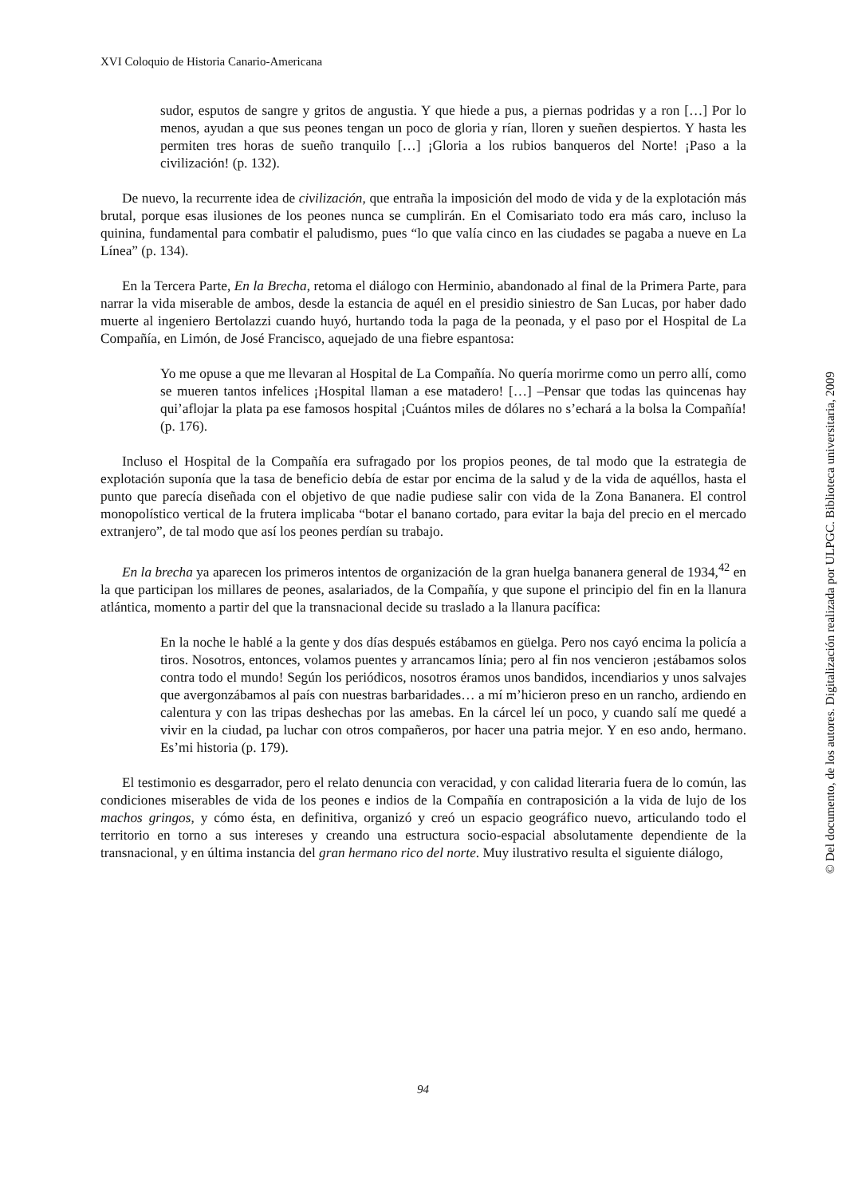XVI Coloquio de Historia Canario-Americana
sudor, esputos de sangre y gritos de angustia. Y que hiede a pus, a piernas podridas y a ron […] Por lo menos, ayudan a que sus peones tengan un poco de gloria y rían, lloren y sueñen despiertos. Y hasta les permiten tres horas de sueño tranquilo […] ¡Gloria a los rubios banqueros del Norte! ¡Paso a la civilización! (p. 132).
De nuevo, la recurrente idea de civilización, que entraña la imposición del modo de vida y de la explotación más brutal, porque esas ilusiones de los peones nunca se cumplirán. En el Comisariato todo era más caro, incluso la quinina, fundamental para combatir el paludismo, pues “lo que valía cinco en las ciudades se pagaba a nueve en La Línea” (p. 134).
En la Tercera Parte, En la Brecha, retoma el diálogo con Herminio, abandonado al final de la Primera Parte, para narrar la vida miserable de ambos, desde la estancia de aquél en el presidio siniestro de San Lucas, por haber dado muerte al ingeniero Bertolazzi cuando huyó, hurtando toda la paga de la peonada, y el paso por el Hospital de La Compañía, en Limón, de José Francisco, aquejado de una fiebre espantosa:
Yo me opuse a que me llevaran al Hospital de La Compañía. No quería morirme como un perro allí, como se mueren tantos infelices ¡Hospital llaman a ese matadero! […] –Pensar que todas las quincenas hay qui’aflojar la plata pa ese famosos hospital ¡Cuántos miles de dólares no s’echará a la bolsa la Compañía! (p. 176).
Incluso el Hospital de la Compañía era sufragado por los propios peones, de tal modo que la estrategia de explotación suponía que la tasa de beneficio debía de estar por encima de la salud y de la vida de aquéllos, hasta el punto que parecía diseñada con el objetivo de que nadie pudiese salir con vida de la Zona Bananera. El control monopolístico vertical de la frutera implicaba “botar el banano cortado, para evitar la baja del precio en el mercado extranjero”, de tal modo que así los peones perdían su trabajo.
En la brecha ya aparecen los primeros intentos de organización de la gran huelga bananera general de 1934,<sup>42</sup> en la que participan los millares de peones, asalariados, de la Compañía, y que supone el principio del fin en la llanura atlántica, momento a partir del que la transnacional decide su traslado a la llanura pacífica:
En la noche le hablé a la gente y dos días después estábamos en güelga. Pero nos cayó encima la policía a tiros. Nosotros, entonces, volamos puentes y arrancamos línia; pero al fin nos vencieron ¡estábamos solos contra todo el mundo! Según los periódicos, nosotros éramos unos bandidos, incendiarios y unos salvajes que avergonzábamos al país con nuestras barbaridades… a mí m’hicieron preso en un rancho, ardiendo en calentura y con las tripas deshechas por las amebas. En la cárcel leí un poco, y cuando salí me quedé a vivir en la ciudad, pa luchar con otros compañeros, por hacer una patria mejor. Y en eso ando, hermano. Es’mi historia (p. 179).
El testimonio es desgarrador, pero el relato denuncia con veracidad, y con calidad literaria fuera de lo común, las condiciones miserables de vida de los peones e indios de la Compañía en contraposición a la vida de lujo de los machos gringos, y cómo ésta, en definitiva, organizó y creó un espacio geográfico nuevo, articulando todo el territorio en torno a sus intereses y creando una estructura socio-espacial absolutamente dependiente de la transnacional, y en última instancia del gran hermano rico del norte. Muy ilustrativo resulta el siguiente diálogo,
© Del documento, de los autores. Digitalización realizada por ULPGC. Biblioteca universitaria, 2009
94